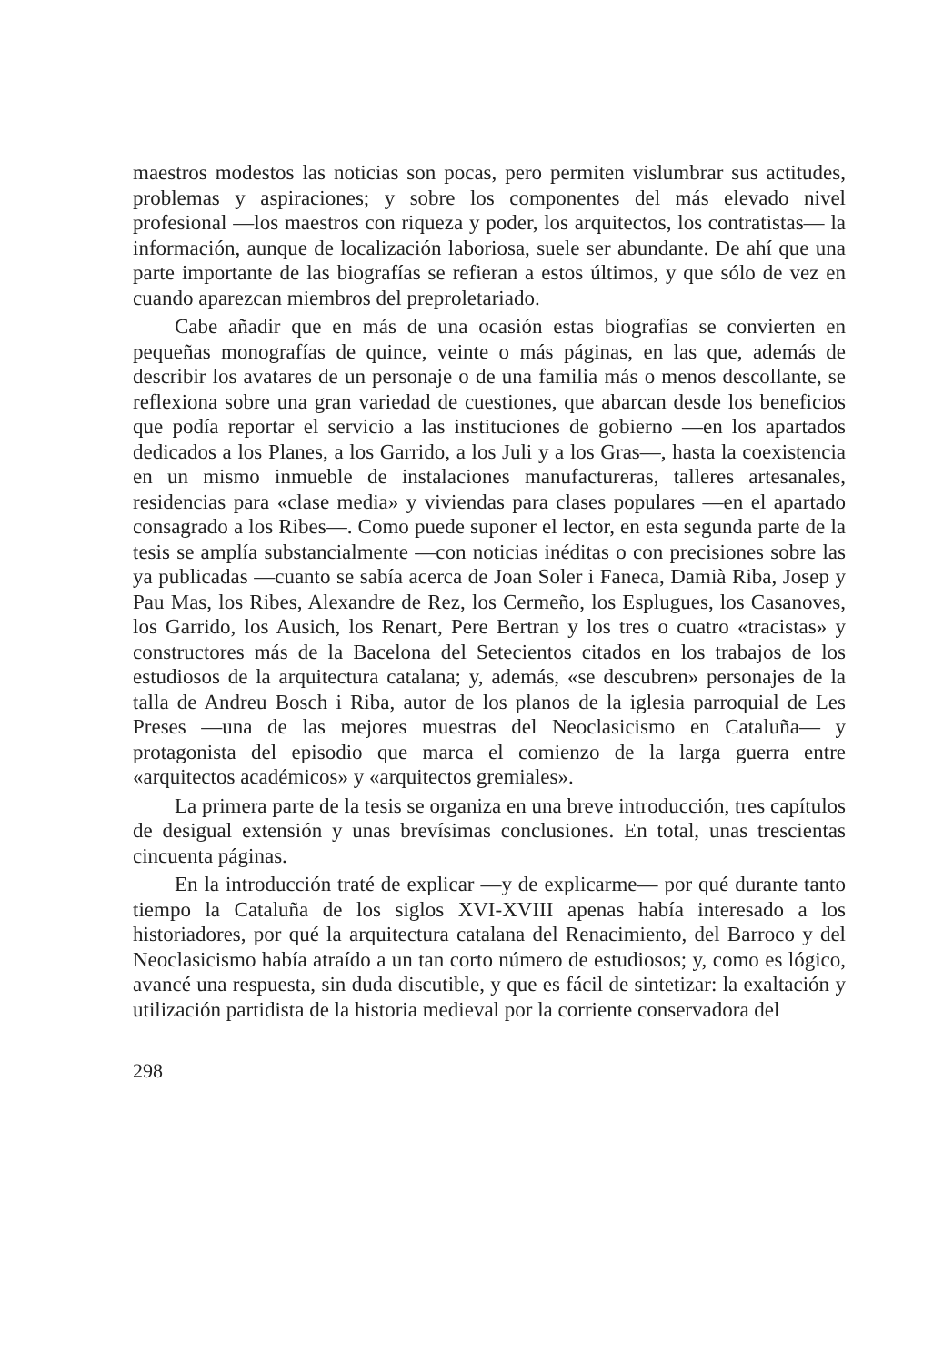maestros modestos las noticias son pocas, pero permiten vislumbrar sus actitudes, problemas y aspiraciones; y sobre los componentes del más elevado nivel profesional —los maestros con riqueza y poder, los arquitectos, los contratistas— la información, aunque de localización laboriosa, suele ser abundante. De ahí que una parte importante de las biografías se refieran a estos últimos, y que sólo de vez en cuando aparezcan miembros del preproletariado.
Cabe añadir que en más de una ocasión estas biografías se convierten en pequeñas monografías de quince, veinte o más páginas, en las que, además de describir los avatares de un personaje o de una familia más o menos descollante, se reflexiona sobre una gran variedad de cuestiones, que abarcan desde los beneficios que podía reportar el servicio a las instituciones de gobierno —en los apartados dedicados a los Planes, a los Garrido, a los Juli y a los Gras—, hasta la coexistencia en un mismo inmueble de instalaciones manufactureras, talleres artesanales, residencias para «clase media» y viviendas para clases populares —en el apartado consagrado a los Ribes—. Como puede suponer el lector, en esta segunda parte de la tesis se amplía substancialmente —con noticias inéditas o con precisiones sobre las ya publicadas —cuanto se sabía acerca de Joan Soler i Faneca, Damià Riba, Josep y Pau Mas, los Ribes, Alexandre de Rez, los Cermeño, los Esplugues, los Casanoves, los Garrido, los Ausich, los Renart, Pere Bertran y los tres o cuatro «tracistas» y constructores más de la Bacelona del Setecientos citados en los trabajos de los estudiosos de la arquitectura catalana; y, además, «se descubren» personajes de la talla de Andreu Bosch i Riba, autor de los planos de la iglesia parroquial de Les Preses —una de las mejores muestras del Neoclasicismo en Cataluña— y protagonista del episodio que marca el comienzo de la larga guerra entre «arquitectos académicos» y «arquitectos gremiales».
La primera parte de la tesis se organiza en una breve introducción, tres capítulos de desigual extensión y unas brevísimas conclusiones. En total, unas trescientas cincuenta páginas.
En la introducción traté de explicar —y de explicarme— por qué durante tanto tiempo la Cataluña de los siglos XVI-XVIII apenas había interesado a los historiadores, por qué la arquitectura catalana del Renacimiento, del Barroco y del Neoclasicismo había atraído a un tan corto número de estudiosos; y, como es lógico, avancé una respuesta, sin duda discutible, y que es fácil de sintetizar: la exaltación y utilización partidista de la historia medieval por la corriente conservadora del
298